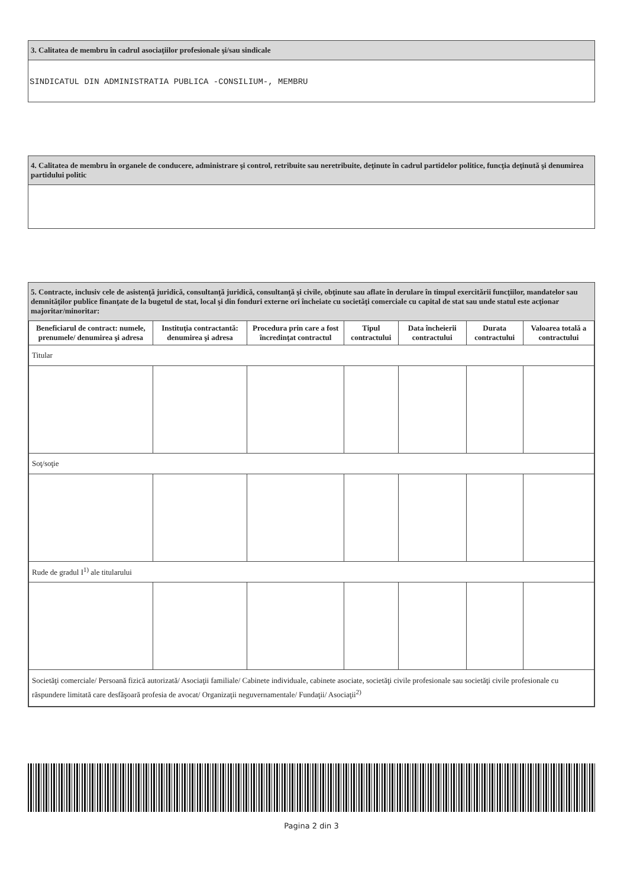3. Calitatea de membru în cadrul asociaţiilor profesionale şi/sau sindicale
SINDICATUL DIN ADMINISTRATIA PUBLICA -CONSILIUM-, MEMBRU
4. Calitatea de membru în organele de conducere, administrare şi control, retribuite sau neretribuite, deţinute în cadrul partidelor politice, funcţia deţinută şi denumirea partidului politic
5. Contracte, inclusiv cele de asistenţă juridică, consultanţă juridică, consultanţă şi civile, obţinute sau aflate în derulare în timpul exercitării funcţiilor, mandatelor sau demnităţilor publice finanţate de la bugetul de stat, local şi din fonduri externe ori încheiate cu societăţi comerciale cu capital de stat sau unde statul este acţionar majoritar/minoritar:
| Beneficiarul de contract: numele, prenumele/ denumirea şi adresa | Instituţia contractantă: denumirea şi adresa | Procedura prin care a fost încredinţat contractul | Tipul contractului | Data încheierii contractului | Durata contractului | Valoarea totală a contractului |
| --- | --- | --- | --- | --- | --- | --- |
| Titular | | | | | | |
| Soţ/soţie | | | | | | |
| Rude de gradul I<sup>1)</sup> ale titularului | | | | | | |
| Societăţi comerciale/ Persoană fizică autorizată/ Asociaţii familiale/ Cabinete individuale, cabinete asociate, societăţi civile profesionale sau societăţi civile profesionale cu răspundere limitată care desfăşoară profesia de avocat/ Organizaţii neguvernamentale/ Fundaţii/ Asociaţii<sup>2)</sup> | | | | | | |
Pagina 2 din 3